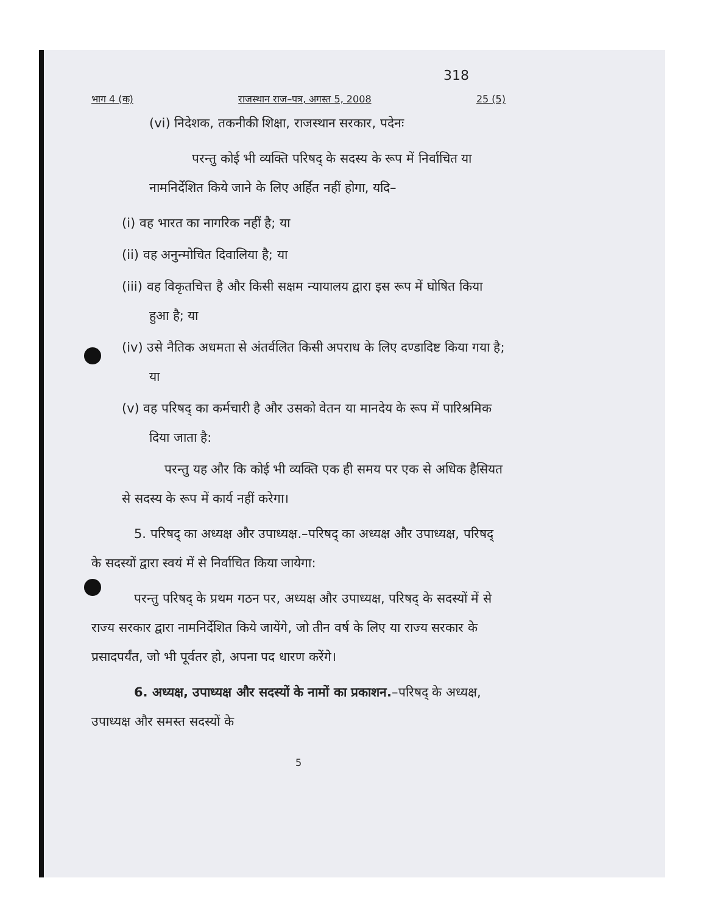318
भाग 4 (क) राजस्थान राज–पत्र, अगस्त 5, 2008 25 (5)
(vi) निदेशक, तकनीकी शिक्षा, राजस्थान सरकार, पदेनः
परन्तु कोई भी व्यक्ति परिषद् के सदस्य के रूप में निर्वाचित या नामनिर्देशित किये जाने के लिए अर्हित नहीं होगा, यदि–
(i) वह भारत का नागरिक नहीं है; या
(ii) वह अनुन्मोचित दिवालिया है; या
(iii) वह विकृतचित्त है और किसी सक्षम न्यायालय द्वारा इस रूप में घोषित किया हुआ है; या
(iv) उसे नैतिक अधमता से अंतर्वलित किसी अपराध के लिए दण्डादिष्ट किया गया है; या
(v) वह परिषद् का कर्मचारी है और उसको वेतन या मानदेय के रूप में पारिश्रमिक दिया जाता है:
परन्तु यह और कि कोई भी व्यक्ति एक ही समय पर एक से अधिक हैसियत से सदस्य के रूप में कार्य नहीं करेगा।
5. परिषद् का अध्यक्ष और उपाध्यक्ष.–परिषद् का अध्यक्ष और उपाध्यक्ष, परिषद् के सदस्यों द्वारा स्वयं में से निर्वाचित किया जायेगा:
परन्तु परिषद् के प्रथम गठन पर, अध्यक्ष और उपाध्यक्ष, परिषद् के सदस्यों में से राज्य सरकार द्वारा नामनिर्देशित किये जायेंगे, जो तीन वर्ष के लिए या राज्य सरकार के प्रसादपर्यंत, जो भी पूर्वतर हो, अपना पद धारण करेंगे।
6. अध्यक्ष, उपाध्यक्ष और सदस्यों के नामों का प्रकाशन.–परिषद् के अध्यक्ष, उपाध्यक्ष और समस्त सदस्यों के
5